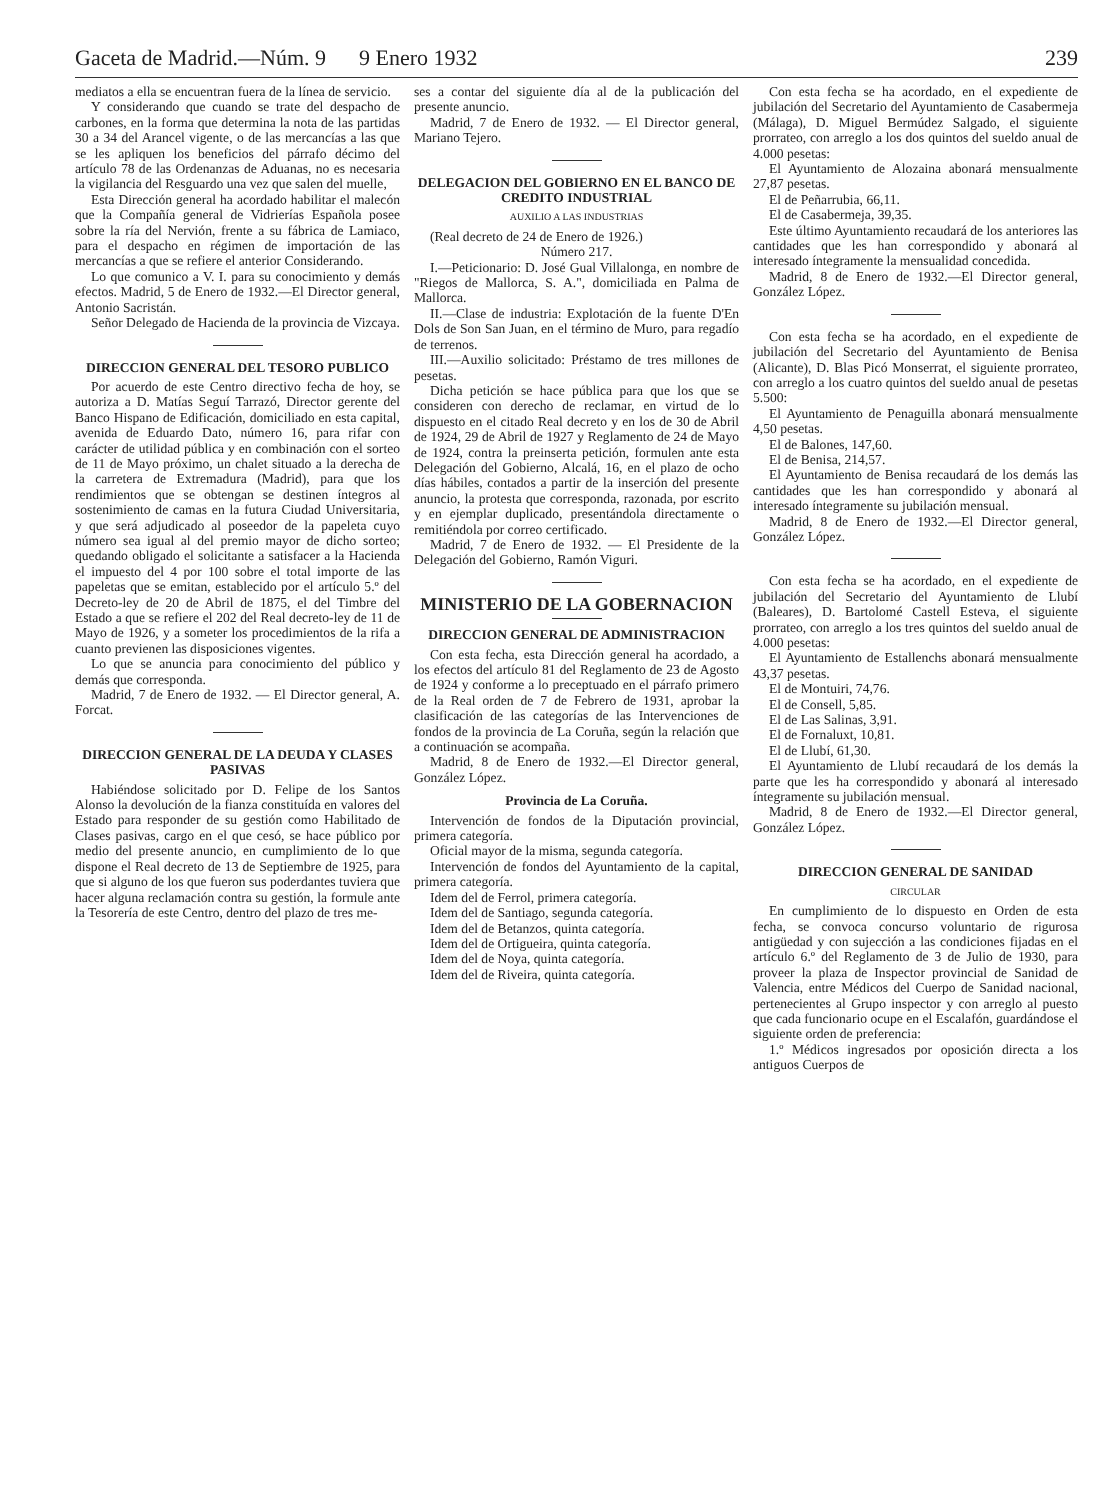Gaceta de Madrid.—Núm. 9 9 Enero 1932 239
mediatos a ella se encuentran fuera de la línea de servicio.
Y considerando que cuando se trate del despacho de carbones, en la forma que determina la nota de las partidas 30 a 34 del Arancel vigente, o de las mercancías a las que se les apliquen los beneficios del párrafo décimo del artículo 78 de las Ordenanzas de Aduanas, no es necesaria la vigilancia del Resguardo una vez que salen del muelle,
Esta Dirección general ha acordado habilitar el malecón que la Compañía general de Vidrierías Española posee sobre la ría del Nervión, frente a su fábrica de Lamiaco, para el despacho en régimen de importación de las mercancías a que se refiere el anterior Considerando.
Lo que comunico a V. I. para su conocimiento y demás efectos. Madrid, 5 de Enero de 1932.—El Director general, Antonio Sacristán.
Señor Delegado de Hacienda de la provincia de Vizcaya.
DIRECCION GENERAL DEL TESORO PUBLICO
Por acuerdo de este Centro directivo fecha de hoy, se autoriza a D. Matías Seguí Tarrazó, Director gerente del Banco Hispano de Edificación, domiciliado en esta capital, avenida de Eduardo Dato, número 16, para rifar con carácter de utilidad pública y en combinación con el sorteo de 11 de Mayo próximo, un chalet situado a la derecha de la carretera de Extremadura (Madrid), para que los rendimientos que se obtengan se destinen íntegros al sostenimiento de camas en la futura Ciudad Universitaria, y que será adjudicado al poseedor de la papeleta cuyo número sea igual al del premio mayor de dicho sorteo; quedando obligado el solicitante a satisfacer a la Hacienda el impuesto del 4 por 100 sobre el total importe de las papeletas que se emitan, establecido por el artículo 5.º del Decreto-ley de 20 de Abril de 1875, el del Timbre del Estado a que se refiere el 202 del Real decreto-ley de 11 de Mayo de 1926, y a someter los procedimientos de la rifa a cuanto previenen las disposiciones vigentes.
Lo que se anuncia para conocimiento del público y demás que corresponda.
Madrid, 7 de Enero de 1932. — El Director general, A. Forcat.
DIRECCION GENERAL DE LA DEUDA Y CLASES PASIVAS
Habiéndose solicitado por D. Felipe de los Santos Alonso la devolución de la fianza constituída en valores del Estado para responder de su gestión como Habilitado de Clases pasivas, cargo en el que cesó, se hace público por medio del presente anuncio, en cumplimiento de lo que dispone el Real decreto de 13 de Septiembre de 1925, para que si alguno de los que fueron sus poderdantes tuviera que hacer alguna reclamación contra su gestión, la formule ante la Tesorería de este Centro, dentro del plazo de tres me-
ses a contar del siguiente día al de la publicación del presente anuncio.
Madrid, 7 de Enero de 1932. — El Director general, Mariano Tejero.
DELEGACION DEL GOBIERNO EN EL BANCO DE CREDITO INDUSTRIAL
AUXILIO A LAS INDUSTRIAS
(Real decreto de 24 de Enero de 1926.)
Número 217.
I.—Peticionario: D. José Gual Villalonga, en nombre de "Riegos de Mallorca, S. A.", domiciliada en Palma de Mallorca.
II.—Clase de industria: Explotación de la fuente D'En Dols de Son San Juan, en el término de Muro, para regadío de terrenos.
III.—Auxilio solicitado: Préstamo de tres millones de pesetas.
Dicha petición se hace pública para que los que se consideren con derecho de reclamar, en virtud de lo dispuesto en el citado Real decreto y en los de 30 de Abril de 1924, 29 de Abril de 1927 y Reglamento de 24 de Mayo de 1924, contra la preinserta petición, formulen ante esta Delegación del Gobierno, Alcalá, 16, en el plazo de ocho días hábiles, contados a partir de la inserción del presente anuncio, la protesta que corresponda, razonada, por escrito y en ejemplar duplicado, presentándola directamente o remitiéndola por correo certificado.
Madrid, 7 de Enero de 1932. — El Presidente de la Delegación del Gobierno, Ramón Viguri.
MINISTERIO DE LA GOBERNACION
DIRECCION GENERAL DE ADMINISTRACION
Con esta fecha, esta Dirección general ha acordado, a los efectos del artículo 81 del Reglamento de 23 de Agosto de 1924 y conforme a lo preceptuado en el párrafo primero de la Real orden de 7 de Febrero de 1931, aprobar la clasificación de las categorías de las Intervenciones de fondos de la provincia de La Coruña, según la relación que a continuación se acompaña.
Madrid, 8 de Enero de 1932.—El Director general, González López.
Provincia de La Coruña.
Intervención de fondos de la Diputación provincial, primera categoría.
Oficial mayor de la misma, segunda categoría.
Intervención de fondos del Ayuntamiento de la capital, primera categoría.
Idem del de Ferrol, primera categoría.
Idem del de Santiago, segunda categoría.
Idem del de Betanzos, quinta categoría.
Idem del de Ortigueira, quinta categoría.
Idem del de Noya, quinta categoría.
Idem del de Riveira, quinta categoría.
Con esta fecha se ha acordado, en el expediente de jubilación del Secretario del Ayuntamiento de Casabermeja (Málaga), D. Miguel Bermúdez Salgado, el siguiente prorrateo, con arreglo a los dos quintos del sueldo anual de 4.000 pesetas:
El Ayuntamiento de Alozaina abonará mensualmente 27,87 pesetas.
El de Peñarrubia, 66,11.
El de Casabermeja, 39,35.
Este último Ayuntamiento recaudará de los anteriores las cantidades que les han correspondido y abonará al interesado íntegramente la mensualidad concedida.
Madrid, 8 de Enero de 1932.—El Director general, González López.
Con esta fecha se ha acordado, en el expediente de jubilación del Secretario del Ayuntamiento de Benisa (Alicante), D. Blas Picó Monserrat, el siguiente prorrateo, con arreglo a los cuatro quintos del sueldo anual de pesetas 5.500:
El Ayuntamiento de Penaguilla abonará mensualmente 4,50 pesetas.
El de Balones, 147,60.
El de Benisa, 214,57.
El Ayuntamiento de Benisa recaudará de los demás las cantidades que les han correspondido y abonará al interesado íntegramente su jubilación mensual.
Madrid, 8 de Enero de 1932.—El Director general, González López.
Con esta fecha se ha acordado, en el expediente de jubilación del Secretario del Ayuntamiento de Llubí (Baleares), D. Bartolomé Castell Esteva, el siguiente prorrateo, con arreglo a los tres quintos del sueldo anual de 4.000 pesetas:
El Ayuntamiento de Estallenchs abonará mensualmente 43,37 pesetas.
El de Montuiri, 74,76.
El de Consell, 5,85.
El de Las Salinas, 3,91.
El de Fornaluxt, 10,81.
El de Llubí, 61,30.
El Ayuntamiento de Llubí recaudará de los demás la parte que les ha correspondido y abonará al interesado íntegramente su jubilación mensual.
Madrid, 8 de Enero de 1932.—El Director general, González López.
DIRECCION GENERAL DE SANIDAD
CIRCULAR
En cumplimiento de lo dispuesto en Orden de esta fecha, se convoca concurso voluntario de rigurosa antigüedad y con sujección a las condiciones fijadas en el artículo 6.º del Reglamento de 3 de Julio de 1930, para proveer la plaza de Inspector provincial de Sanidad de Valencia, entre Médicos del Cuerpo de Sanidad nacional, pertenecientes al Grupo inspector y con arreglo al puesto que cada funcionario ocupe en el Escalafón, guardándose el siguiente orden de preferencia:
1.º Médicos ingresados por oposición directa a los antiguos Cuerpos de